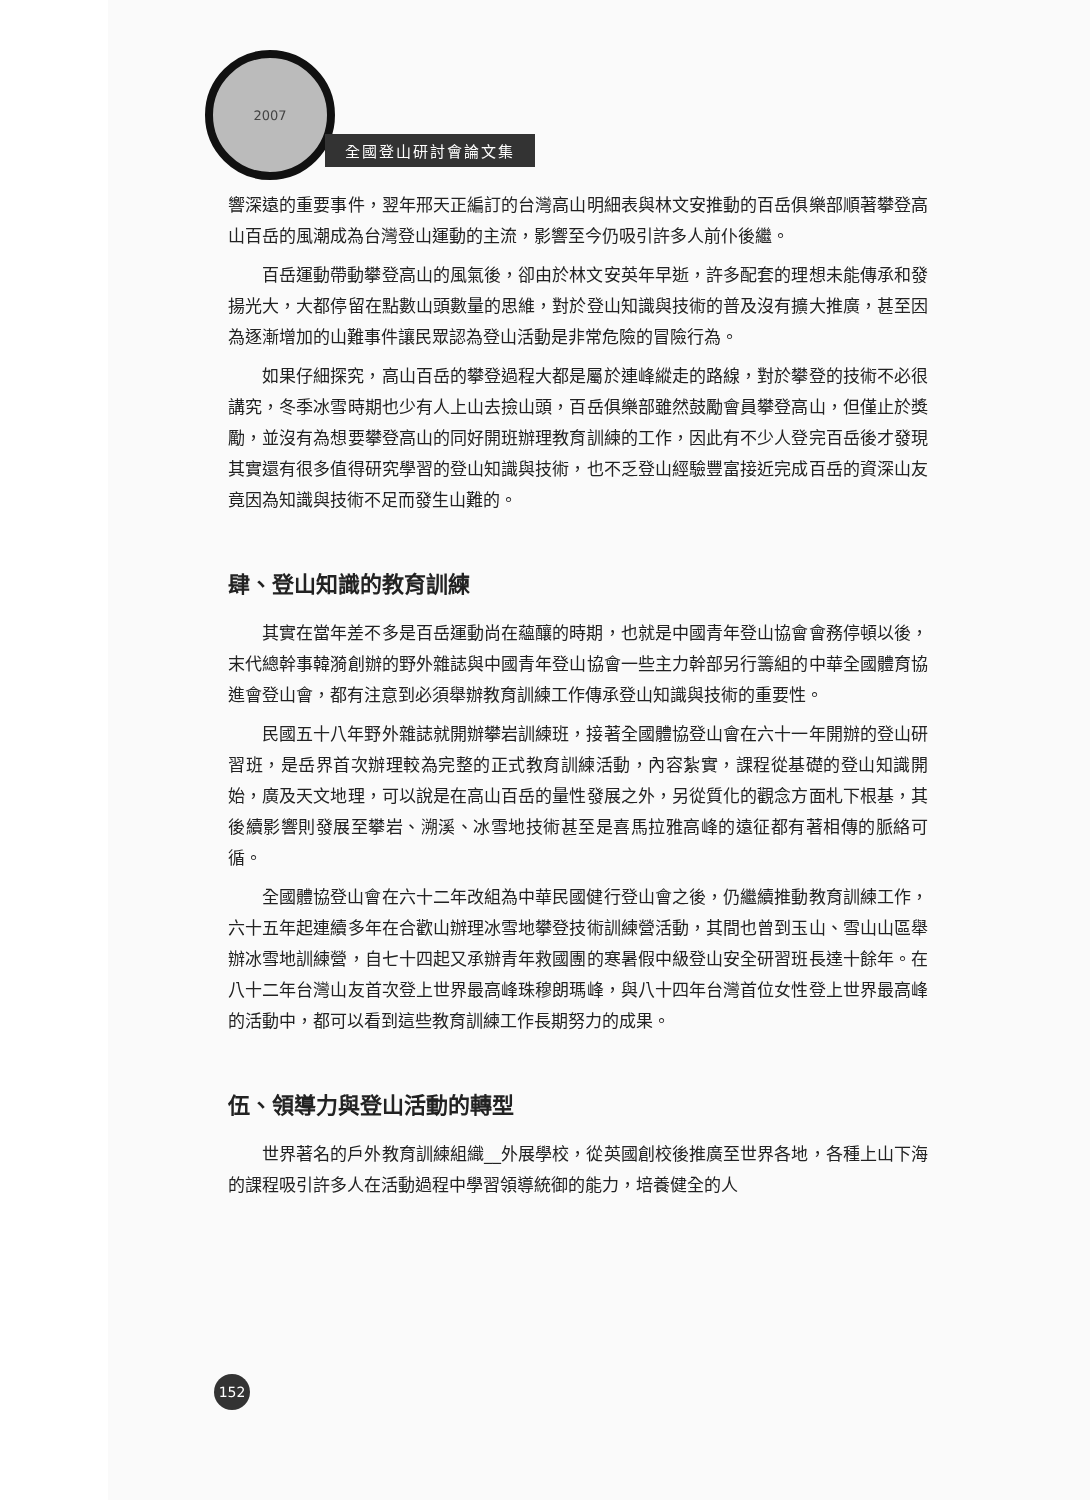2007
全國登山研討會論文集
響深遠的重要事件，翌年邢天正編訂的台灣高山明細表與林文安推動的百岳俱樂部順著攀登高山百岳的風潮成為台灣登山運動的主流，影響至今仍吸引許多人前仆後繼。
百岳運動帶動攀登高山的風氣後，卻由於林文安英年早逝，許多配套的理想未能傳承和發揚光大，大都停留在點數山頭數量的思維，對於登山知識與技術的普及沒有擴大推廣，甚至因為逐漸增加的山難事件讓民眾認為登山活動是非常危險的冒險行為。
如果仔細探究，高山百岳的攀登過程大都是屬於連峰縱走的路線，對於攀登的技術不必很講究，冬季冰雪時期也少有人上山去撿山頭，百岳俱樂部雖然鼓勵會員攀登高山，但僅止於獎勵，並沒有為想要攀登高山的同好開班辦理教育訓練的工作，因此有不少人登完百岳後才發現其實還有很多值得研究學習的登山知識與技術，也不乏登山經驗豐富接近完成百岳的資深山友竟因為知識與技術不足而發生山難的。
肆、登山知識的教育訓練
其實在當年差不多是百岳運動尚在蘊釀的時期，也就是中國青年登山協會會務停頓以後，末代總幹事韓漪創辦的野外雜誌與中國青年登山協會一些主力幹部另行籌組的中華全國體育協進會登山會，都有注意到必須舉辦教育訓練工作傳承登山知識與技術的重要性。
民國五十八年野外雜誌就開辦攀岩訓練班，接著全國體協登山會在六十一年開辦的登山研習班，是岳界首次辦理較為完整的正式教育訓練活動，內容紮實，課程從基礎的登山知識開始，廣及天文地理，可以說是在高山百岳的量性發展之外，另從質化的觀念方面札下根基，其後續影響則發展至攀岩、溯溪、冰雪地技術甚至是喜馬拉雅高峰的遠征都有著相傳的脈絡可循。
全國體協登山會在六十二年改組為中華民國健行登山會之後，仍繼續推動教育訓練工作，六十五年起連續多年在合歡山辦理冰雪地攀登技術訓練營活動，其間也曾到玉山、雪山山區舉辦冰雪地訓練營，自七十四起又承辦青年救國團的寒暑假中級登山安全研習班長達十餘年。在八十二年台灣山友首次登上世界最高峰珠穆朗瑪峰，與八十四年台灣首位女性登上世界最高峰的活動中，都可以看到這些教育訓練工作長期努力的成果。
伍、領導力與登山活動的轉型
世界著名的戶外教育訓練組織__外展學校，從英國創校後推廣至世界各地，各種上山下海的課程吸引許多人在活動過程中學習領導統御的能力，培養健全的人
152